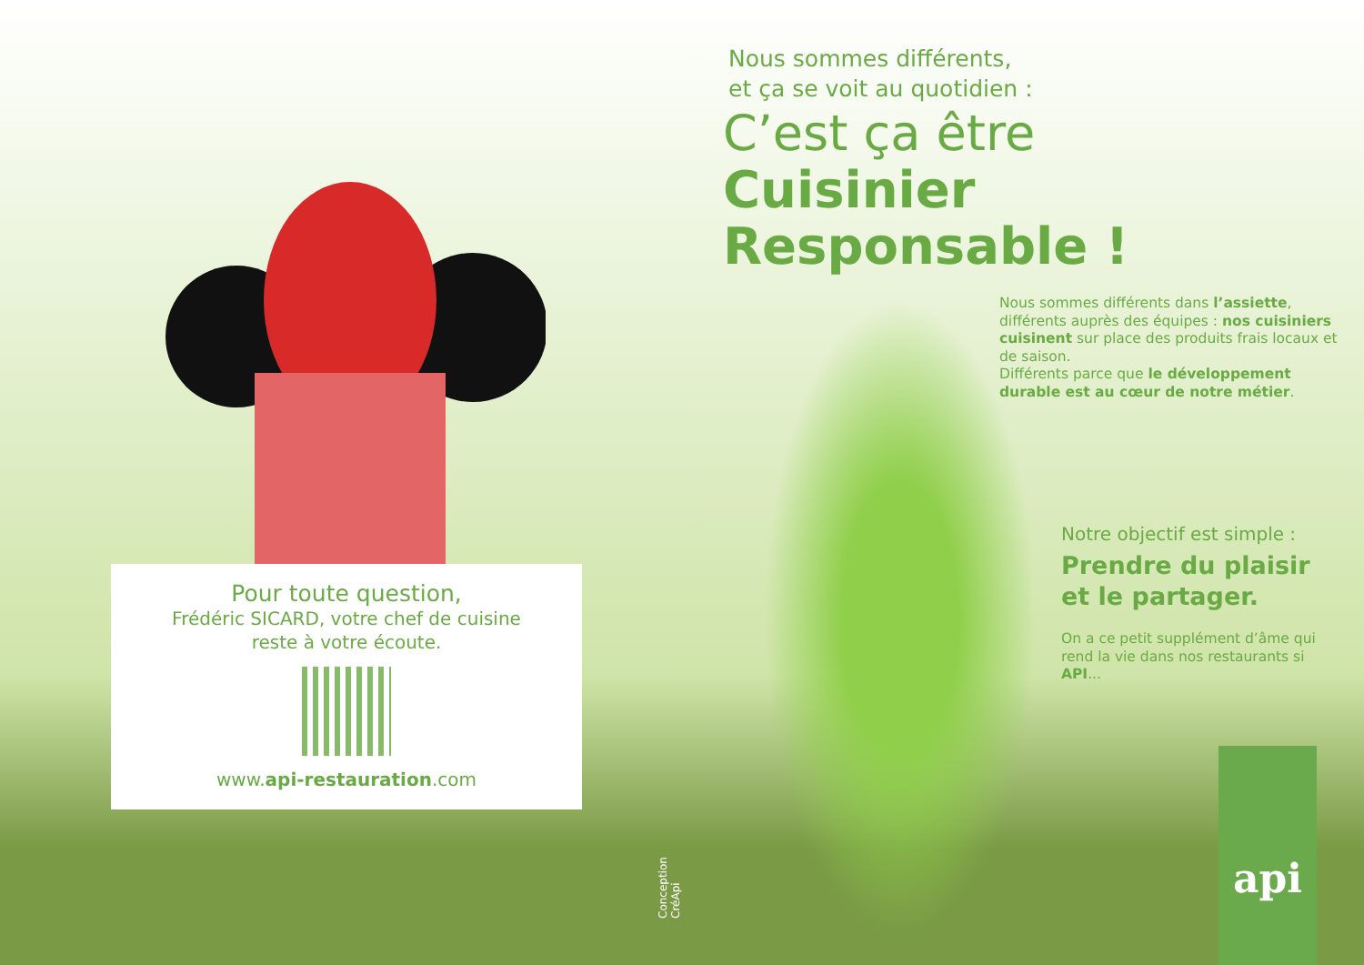Pour toute question,
Frédéric SICARD, votre chef de cuisine
reste à votre écoute.
www.api-restauration.com
Conception CréApi
Nous sommes différents,
et ça se voit au quotidien :
C’est ça être
Cuisinier Responsable !
Nous sommes différents dans l’assiette, différents auprès des équipes : nos cuisiniers cuisinent sur place des produits frais locaux et de saison.
Différents parce que le développement durable est au cœur de notre métier.
Notre objectif est simple :
Prendre du plaisir
et le partager.
On a ce petit supplément d’âme qui rend la vie dans nos restaurants si API...
api